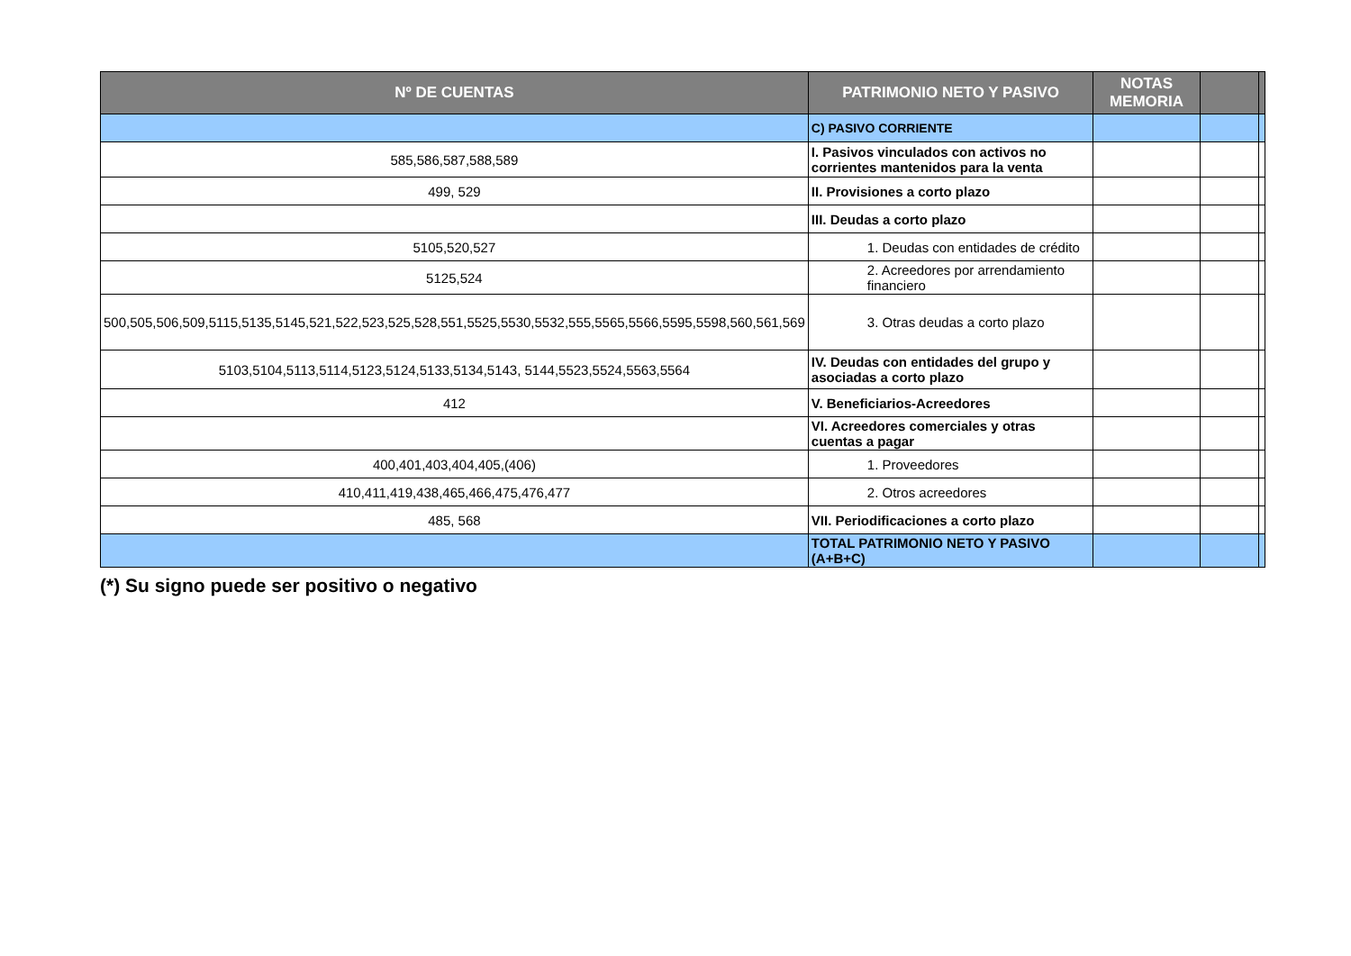| Nº DE CUENTAS | PATRIMONIO NETO Y PASIVO | NOTAS MEMORIA | | |
| --- | --- | --- | --- | --- |
| | C) PASIVO CORRIENTE | | | |
| 585,586,587,588,589 | I. Pasivos vinculados con activos no corrientes mantenidos para la venta | | | |
| 499, 529 | II. Provisiones a corto plazo | | | |
| | III. Deudas a corto plazo | | | |
| 5105,520,527 | 1. Deudas con entidades de crédito | | | |
| 5125,524 | 2. Acreedores por arrendamiento financiero | | | |
| 500,505,506,509,5115,5135,5145,521,522,523,525,528,551,5525,5530,5532,555,5565,5566,5595,5598,560,561,569 | 3. Otras deudas a corto plazo | | | |
| 5103,5104,5113,5114,5123,5124,5133,5134,5143, 5144,5523,5524,5563,5564 | IV. Deudas con entidades del grupo y asociadas a corto plazo | | | |
| 412 | V. Beneficiarios-Acreedores | | | |
| | VI. Acreedores comerciales y otras cuentas a pagar | | | |
| 400,401,403,404,405,(406) | 1. Proveedores | | | |
| 410,411,419,438,465,466,475,476,477 | 2. Otros acreedores | | | |
| 485, 568 | VII. Periodificaciones a corto plazo | | | |
| | TOTAL PATRIMONIO NETO Y PASIVO (A+B+C) | | | |
(*) Su signo puede ser positivo o negativo